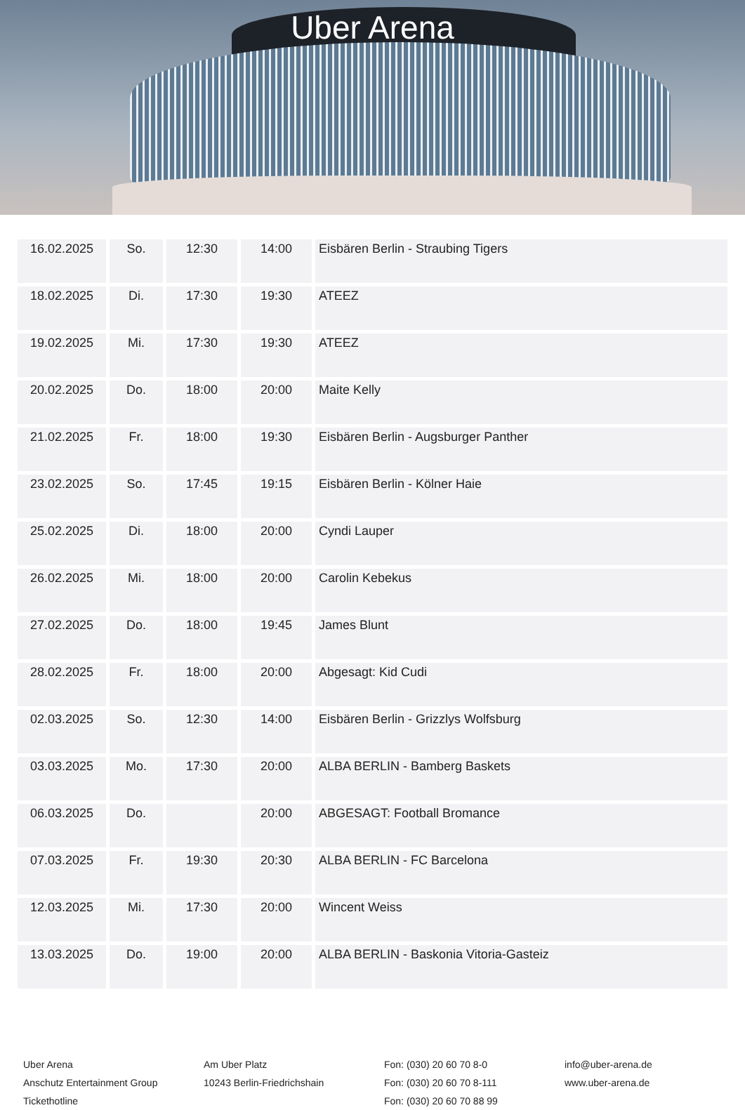Uber Arena
| 16.02.2025 | So. | 12:30 | 14:00 | Eisbären Berlin - Straubing Tigers |
| 18.02.2025 | Di. | 17:30 | 19:30 | ATEEZ |
| 19.02.2025 | Mi. | 17:30 | 19:30 | ATEEZ |
| 20.02.2025 | Do. | 18:00 | 20:00 | Maite Kelly |
| 21.02.2025 | Fr. | 18:00 | 19:30 | Eisbären Berlin - Augsburger Panther |
| 23.02.2025 | So. | 17:45 | 19:15 | Eisbären Berlin - Kölner Haie |
| 25.02.2025 | Di. | 18:00 | 20:00 | Cyndi Lauper |
| 26.02.2025 | Mi. | 18:00 | 20:00 | Carolin Kebekus |
| 27.02.2025 | Do. | 18:00 | 19:45 | James Blunt |
| 28.02.2025 | Fr. | 18:00 | 20:00 | Abgesagt: Kid Cudi |
| 02.03.2025 | So. | 12:30 | 14:00 | Eisbären Berlin - Grizzlys Wolfsburg |
| 03.03.2025 | Mo. | 17:30 | 20:00 | ALBA BERLIN - Bamberg Baskets |
| 06.03.2025 | Do. | | 20:00 | ABGESAGT: Football Bromance |
| 07.03.2025 | Fr. | 19:30 | 20:30 | ALBA BERLIN - FC Barcelona |
| 12.03.2025 | Mi. | 17:30 | 20:00 | Wincent Weiss |
| 13.03.2025 | Do. | 19:00 | 20:00 | ALBA BERLIN - Baskonia Vitoria-Gasteiz |
Uber Arena
Anschutz Entertainment Group
Tickethotline
Am Uber Platz
10243 Berlin-Friedrichshain
Fon: (030) 20 60 70 8-0
Fon: (030) 20 60 70 8-111
Fon: (030) 20 60 70 88 99
info@uber-arena.de
www.uber-arena.de